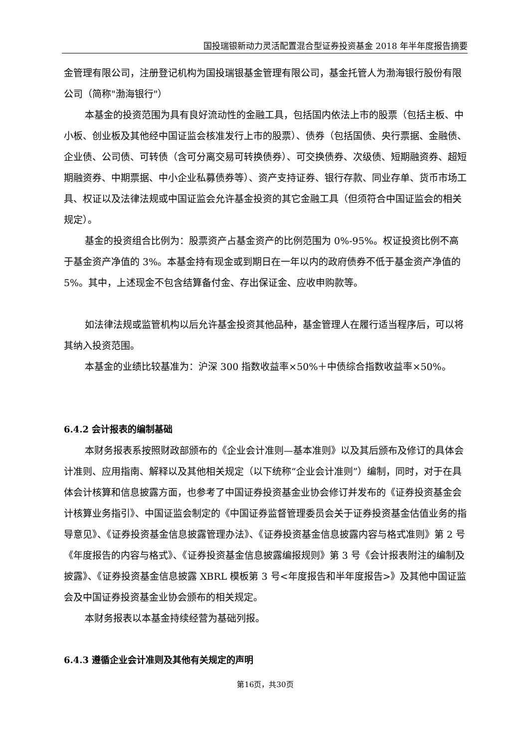国投瑞银新动力灵活配置混合型证券投资基金 2018 年半年度报告摘要
金管理有限公司，注册登记机构为国投瑞银基金管理有限公司，基金托管人为渤海银行股份有限公司（简称"渤海银行"）
本基金的投资范围为具有良好流动性的金融工具，包括国内依法上市的股票（包括主板、中小板、创业板及其他经中国证监会核准发行上市的股票）、债券（包括国债、央行票据、金融债、企业债、公司债、可转债（含可分离交易可转换债券）、可交换债券、次级债、短期融资券、超短期融资券、中期票据、中小企业私募债券等）、资产支持证券、银行存款、同业存单、货币市场工具、权证以及法律法规或中国证监会允许基金投资的其它金融工具（但须符合中国证监会的相关规定）。
基金的投资组合比例为：股票资产占基金资产的比例范围为 0%-95%。权证投资比例不高于基金资产净值的 3%。本基金持有现金或到期日在一年以内的政府债券不低于基金资产净值的 5%。其中，上述现金不包含结算备付金、存出保证金、应收申购款等。
如法律法规或监管机构以后允许基金投资其他品种，基金管理人在履行适当程序后，可以将其纳入投资范围。
本基金的业绩比较基准为：沪深 300 指数收益率×50%＋中债综合指数收益率×50%。
6.4.2 会计报表的编制基础
本财务报表系按照财政部颁布的《企业会计准则—基本准则》以及其后颁布及修订的具体会计准则、应用指南、解释以及其他相关规定（以下统称“企业会计准则”）编制，同时，对于在具体会计核算和信息披露方面，也参考了中国证券投资基金业协会修订并发布的《证券投资基金会计核算业务指引》、中国证监会制定的《中国证券监督管理委员会关于证券投资基金估值业务的指导意见》、《证券投资基金信息披露管理办法》、《证券投资基金信息披露内容与格式准则》第 2 号《年度报告的内容与格式》、《证券投资基金信息披露编报规则》第 3 号《会计报表附注的编制及披露》、《证券投资基金信息披露 XBRL 模板第 3 号<年度报告和半年度报告>》及其他中国证监会及中国证券投资基金业协会颁布的相关规定。
本财务报表以本基金持续经营为基础列报。
6.4.3 遵循企业会计准则及其他有关规定的声明
第16页，共30页